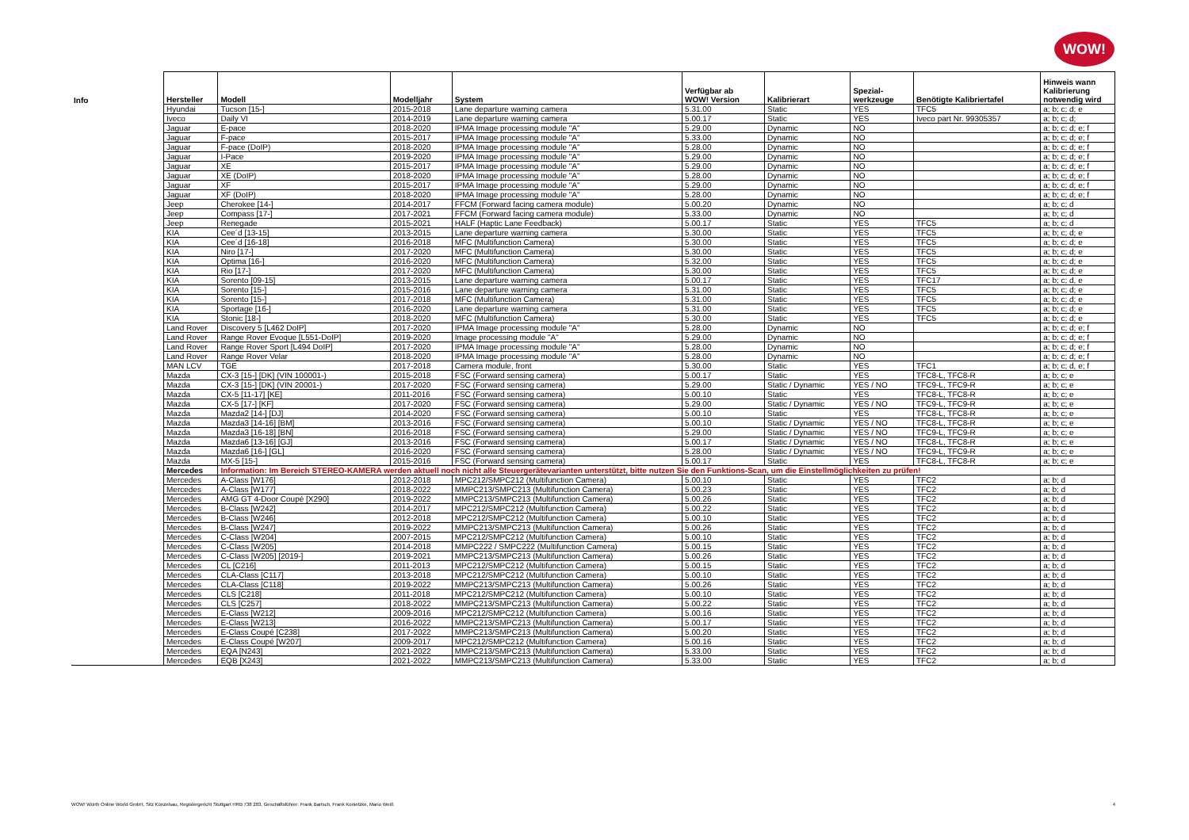WOW!
| Info | Hersteller | Modell | Modelljahr | System | Verfügbar ab WOW! Version | Kalibrierart | Spezial- werkzeuge | Benötigte Kalibriertafel | Hinweis wann Kalibrierung notwendig wird |
| --- | --- | --- | --- | --- | --- | --- | --- | --- | --- |
| | Hyundai | Tucson [15-] | 2015-2018 | Lane departure warning camera | 5.31.00 | Static | YES | TFC5 | a; b; c; d; e |
| | Iveco | Daily VI | 2014-2019 | Lane departure warning camera | 5.00.17 | Static | YES | Iveco part Nr. 99305357 | a; b; c; d; |
| | Jaguar | E-pace | 2018-2020 | IPMA Image processing module "A" | 5.29.00 | Dynamic | NO | | a; b; c; d; e; f |
| | Jaguar | F-pace | 2015-2017 | IPMA Image processing module "A" | 5.33.00 | Dynamic | NO | | a; b; c; d; e; f |
| | Jaguar | F-pace (DoIP) | 2018-2020 | IPMA Image processing module "A" | 5.28.00 | Dynamic | NO | | a; b; c; d; e; f |
| | Jaguar | I-Pace | 2019-2020 | IPMA Image processing module "A" | 5.29.00 | Dynamic | NO | | a; b; c; d; e; f |
| | Jaguar | XE | 2015-2017 | IPMA Image processing module "A" | 5.29.00 | Dynamic | NO | | a; b; c; d; e; f |
| | Jaguar | XE (DoIP) | 2018-2020 | IPMA Image processing module "A" | 5.28.00 | Dynamic | NO | | a; b; c; d; e; f |
| | Jaguar | XF | 2015-2017 | IPMA Image processing module "A" | 5.29.00 | Dynamic | NO | | a; b; c; d; e; f |
| | Jaguar | XF (DoIP) | 2018-2020 | IPMA Image processing module "A" | 5.28.00 | Dynamic | NO | | a; b; c; d; e; f |
| | Jeep | Cherokee [14-] | 2014-2017 | FFCM (Forward facing camera module) | 5.00.20 | Dynamic | NO | | a; b; c; d |
| | Jeep | Compass [17-] | 2017-2021 | FFCM (Forward facing camera module) | 5.33.00 | Dynamic | NO | | a; b; c; d |
| | Jeep | Renegade | 2015-2021 | HALF (Haptic Lane Feedback) | 5.00.17 | Static | YES | TFC5 | a; b; c; d |
| | KIA | Cee´d [13-15] | 2013-2015 | Lane departure warning camera | 5.30.00 | Static | YES | TFC5 | a; b; c; d; e |
| | KIA | Cee´d [16-18] | 2016-2018 | MFC (Multifunction Camera) | 5.30.00 | Static | YES | TFC5 | a; b; c; d; e |
| | KIA | Niro [17-] | 2017-2020 | MFC (Multifunction Camera) | 5.30.00 | Static | YES | TFC5 | a; b; c; d; e |
| | KIA | Optima [16-] | 2016-2020 | MFC (Multifunction Camera) | 5.32.00 | Static | YES | TFC5 | a; b; c; d; e |
| | KIA | Rio [17-] | 2017-2020 | MFC (Multifunction Camera) | 5.30.00 | Static | YES | TFC5 | a; b; c; d; e |
| | KIA | Sorento [09-15] | 2013-2015 | Lane departure warning camera | 5.00.17 | Static | YES | TFC17 | a; b; c; d, e |
| | KIA | Sorento [15-] | 2015-2016 | Lane departure warning camera | 5.31.00 | Static | YES | TFC5 | a; b; c; d; e |
| | KIA | Sorento [15-] | 2017-2018 | MFC (Multifunction Camera) | 5.31.00 | Static | YES | TFC5 | a; b; c; d; e |
| | KIA | Sportage [16-] | 2016-2020 | Lane departure warning camera | 5.31.00 | Static | YES | TFC5 | a; b; c; d; e |
| | KIA | Stonic [18-] | 2018-2020 | MFC (Multifunction Camera) | 5.30.00 | Static | YES | TFC5 | a; b; c; d; e |
| | Land Rover | Discovery 5 [L462 DoIP] | 2017-2020 | IPMA Image processing module "A" | 5.28.00 | Dynamic | NO | | a; b; c; d; e; f |
| | Land Rover | Range Rover Evoque [L551-DoIP] | 2019-2020 | Image processing module "A" | 5.29.00 | Dynamic | NO | | a; b; c; d; e; f |
| | Land Rover | Range Rover Sport [L494 DoIP] | 2017-2020 | IPMA Image processing module "A" | 5.28.00 | Dynamic | NO | | a; b; c; d; e; f |
| | Land Rover | Range Rover Velar | 2018-2020 | IPMA Image processing module "A" | 5.28.00 | Dynamic | NO | | a; b; c; d; e; f |
| | MAN LCV | TGE | 2017-2018 | Camera module, front | 5.30.00 | Static | YES | TFC1 | a; b; c; d, e; f |
| | Mazda | CX-3 [15-] [DK] (VIN 100001-) | 2015-2018 | FSC (Forward sensing camera) | 5.00.17 | Static | YES | TFC8-L, TFC8-R | a; b; c; e |
| | Mazda | CX-3 [15-] [DK] (VIN 20001-) | 2017-2020 | FSC (Forward sensing camera) | 5.29.00 | Static / Dynamic | YES / NO | TFC9-L, TFC9-R | a; b; c; e |
| | Mazda | CX-5 [11-17] [KE] | 2011-2016 | FSC (Forward sensing camera) | 5.00.10 | Static | YES | TFC8-L, TFC8-R | a; b; c; e |
| | Mazda | CX-5 [17-] [KF] | 2017-2020 | FSC (Forward sensing camera) | 5.29.00 | Static / Dynamic | YES / NO | TFC9-L, TFC9-R | a; b; c; e |
| | Mazda | Mazda2 [14-] [DJ] | 2014-2020 | FSC (Forward sensing camera) | 5.00.10 | Static | YES | TFC8-L, TFC8-R | a; b; c; e |
| | Mazda | Mazda3 [14-16] [BM] | 2013-2016 | FSC (Forward sensing camera) | 5.00.10 | Static / Dynamic | YES / NO | TFC8-L, TFC8-R | a; b; c; e |
| | Mazda | Mazda3 [16-18] [BN] | 2016-2018 | FSC (Forward sensing camera) | 5.29.00 | Static / Dynamic | YES / NO | TFC9-L, TFC9-R | a; b; c; e |
| | Mazda | Mazda6 [13-16] [GJ] | 2013-2016 | FSC (Forward sensing camera) | 5.00.17 | Static / Dynamic | YES / NO | TFC8-L, TFC8-R | a; b; c; e |
| | Mazda | Mazda6 [16-] [GL] | 2016-2020 | FSC (Forward sensing camera) | 5.28.00 | Static / Dynamic | YES / NO | TFC9-L, TFC9-R | a; b; c; e |
| | Mazda | MX-5 [15-] | 2015-2016 | FSC (Forward sensing camera) | 5.00.17 | Static | YES | TFC8-L, TFC8-R | a; b; c; e |
| | Mercedes | Information: Im Bereich STEREO-KAMERA werden aktuell noch nicht alle Steuergerätevarianten unterstützt, bitte nutzen Sie den Funktions-Scan, um die Einstellmöglichkeiten zu prüfen! | | | | | | | |
| | Mercedes | A-Class [W176] | 2012-2018 | MPC212/SMPC212 (Multifunction Camera) | 5.00.10 | Static | YES | TFC2 | a; b; d |
| | Mercedes | A-Class [W177] | 2018-2022 | MMPC213/SMPC213 (Multifunction Camera) | 5.00.23 | Static | YES | TFC2 | a; b; d |
| | Mercedes | AMG GT 4-Door Coupé [X290] | 2019-2022 | MMPC213/SMPC213 (Multifunction Camera) | 5.00.26 | Static | YES | TFC2 | a; b; d |
| | Mercedes | B-Class [W242] | 2014-2017 | MPC212/SMPC212 (Multifunction Camera) | 5.00.22 | Static | YES | TFC2 | a; b; d |
| | Mercedes | B-Class [W246] | 2012-2018 | MPC212/SMPC212 (Multifunction Camera) | 5.00.10 | Static | YES | TFC2 | a; b; d |
| | Mercedes | B-Class [W247] | 2019-2022 | MMPC213/SMPC213 (Multifunction Camera) | 5.00.26 | Static | YES | TFC2 | a; b; d |
| | Mercedes | C-Class [W204] | 2007-2015 | MPC212/SMPC212 (Multifunction Camera) | 5.00.10 | Static | YES | TFC2 | a; b; d |
| | Mercedes | C-Class [W205] | 2014-2018 | MMPC222 / SMPC222 (Multifunction Camera) | 5.00.15 | Static | YES | TFC2 | a; b; d |
| | Mercedes | C-Class [W205] [2019-] | 2019-2021 | MMPC213/SMPC213 (Multifunction Camera) | 5.00.26 | Static | YES | TFC2 | a; b; d |
| | Mercedes | CL [C216] | 2011-2013 | MPC212/SMPC212 (Multifunction Camera) | 5.00.15 | Static | YES | TFC2 | a; b; d |
| | Mercedes | CLA-Class [C117] | 2013-2018 | MPC212/SMPC212 (Multifunction Camera) | 5.00.10 | Static | YES | TFC2 | a; b; d |
| | Mercedes | CLA-Class [C118] | 2019-2022 | MMPC213/SMPC213 (Multifunction Camera) | 5.00.26 | Static | YES | TFC2 | a; b; d |
| | Mercedes | CLS [C218] | 2011-2018 | MPC212/SMPC212 (Multifunction Camera) | 5.00.10 | Static | YES | TFC2 | a; b; d |
| | Mercedes | CLS [C257] | 2018-2022 | MMPC213/SMPC213 (Multifunction Camera) | 5.00.22 | Static | YES | TFC2 | a; b; d |
| | Mercedes | E-Class [W212] | 2009-2016 | MPC212/SMPC212 (Multifunction Camera) | 5.00.16 | Static | YES | TFC2 | a; b; d |
| | Mercedes | E-Class [W213] | 2016-2022 | MMPC213/SMPC213 (Multifunction Camera) | 5.00.17 | Static | YES | TFC2 | a; b; d |
| | Mercedes | E-Class Coupé [C238] | 2017-2022 | MMPC213/SMPC213 (Multifunction Camera) | 5.00.20 | Static | YES | TFC2 | a; b; d |
| | Mercedes | E-Class Coupé [W207] | 2009-2017 | MPC212/SMPC212 (Multifunction Camera) | 5.00.16 | Static | YES | TFC2 | a; b; d |
| | Mercedes | EQA [N243] | 2021-2022 | MMPC213/SMPC213 (Multifunction Camera) | 5.33.00 | Static | YES | TFC2 | a; b; d |
| | Mercedes | EQB [X243] | 2021-2022 | MMPC213/SMPC213 (Multifunction Camera) | 5.33.00 | Static | YES | TFC2 | a; b; d |
WOW! Würth Online World GmbH, Sitz Künzelsau, Registergericht Stuttgart HRB 738 283, Geschäftsführer: Frank Bartsch, Frank Konietzke, Mario Weiß 4